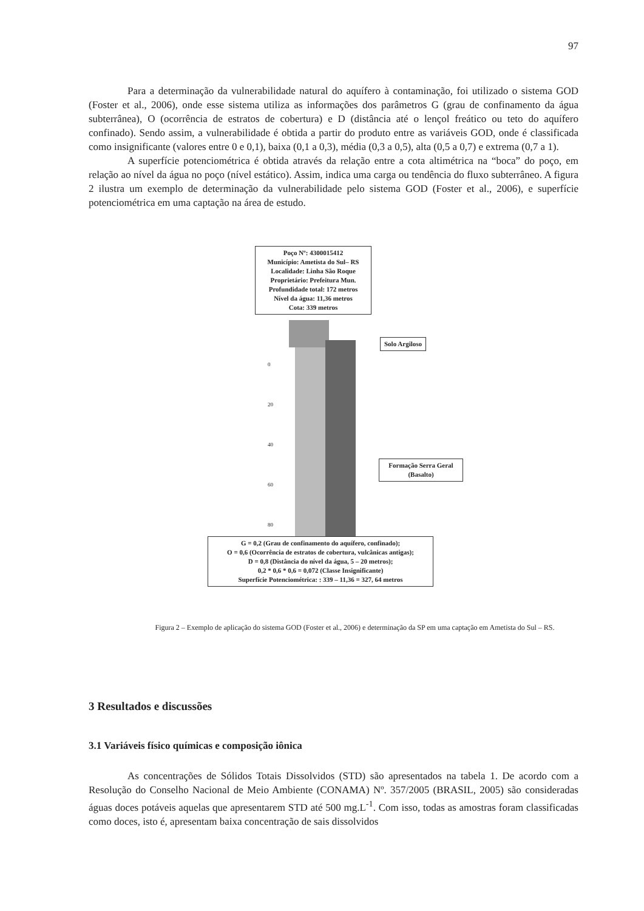97
Para a determinação da vulnerabilidade natural do aquífero à contaminação, foi utilizado o sistema GOD (Foster et al., 2006), onde esse sistema utiliza as informações dos parâmetros G (grau de confinamento da água subterrânea), O (ocorrência de estratos de cobertura) e D (distância até o lençol freático ou teto do aquífero confinado). Sendo assim, a vulnerabilidade é obtida a partir do produto entre as variáveis GOD, onde é classificada como insignificante (valores entre 0 e 0,1), baixa (0,1 a 0,3), média (0,3 a 0,5), alta (0,5 a 0,7) e extrema (0,7 a 1).
A superfície potenciométrica é obtida através da relação entre a cota altimétrica na “boca” do poço, em relação ao nível da água no poço (nível estático). Assim, indica uma carga ou tendência do fluxo subterrâneo. A figura 2 ilustra um exemplo de determinação da vulnerabilidade pelo sistema GOD (Foster et al., 2006), e superfície potenciométrica em uma captação na área de estudo.
Poço Nº: 4300015412
Município: Ametista do Sul– RS
Localidade: Linha São Roque
Proprietário: Prefeitura Mun.
Profundidade total: 172 metros
Nível da água: 11,36 metros
Cota: 339 metros
0
20
40
60
80
Solo Argiloso
Formação Serra Geral
(Basalto)
G = 0,2 (Grau de confinamento do aquífero, confinado);
O = 0,6 (Ocorrência de estratos de cobertura, vulcânicas antigas);
D = 0,8 (Distância do nível da água, 5 – 20 metros);
0,2 * 0,6 * 0,6 = 0,072 (Classe Insignificante)
Superfície Potenciométrica: : 339 – 11,36 = 327, 64 metros
Figura 2 – Exemplo de aplicação do sistema GOD (Foster et al., 2006) e determinação da SP em uma captação em Ametista do Sul – RS.
3 Resultados e discussões
3.1 Variáveis físico químicas e composição iônica
As concentrações de Sólidos Totais Dissolvidos (STD) são apresentados na tabela 1. De acordo com a Resolução do Conselho Nacional de Meio Ambiente (CONAMA) Nº. 357/2005 (BRASIL, 2005) são consideradas águas doces potáveis aquelas que apresentarem STD até 500 mg.L<sup>-1</sup>. Com isso, todas as amostras foram classificadas como doces, isto é, apresentam baixa concentração de sais dissolvidos